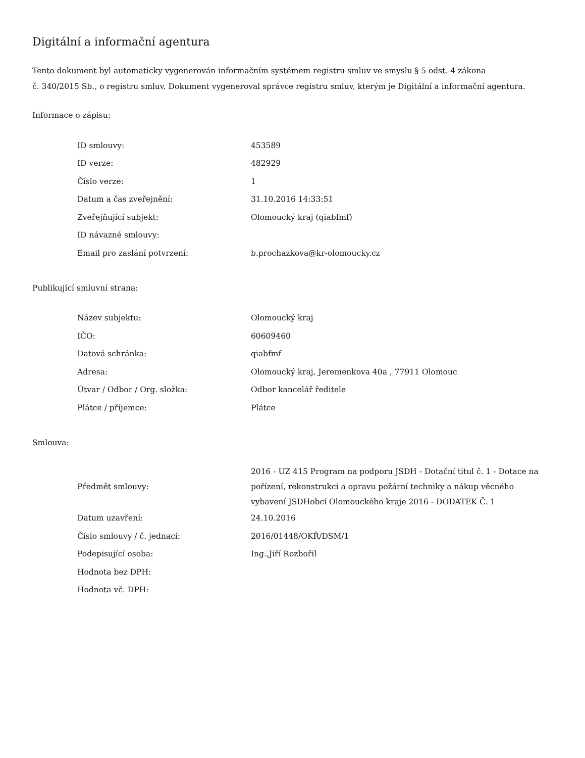Digitální a informační agentura
Tento dokument byl automaticky vygenerován informačním systémem registru smluv ve smyslu § 5 odst. 4 zákona
č. 340/2015 Sb., o registru smluv. Dokument vygeneroval správce registru smluv, kterým je Digitální a informační agentura.
Informace o zápisu:
| ID smlouvy: | 453589 |
| ID verze: | 482929 |
| Číslo verze: | 1 |
| Datum a čas zveřejnění: | 31.10.2016 14:33:51 |
| Zveřejňující subjekt: | Olomoucký kraj (qiabfmf) |
| ID návazné smlouvy: | |
| Email pro zaslání potvrzení: | b.prochazkova@kr-olomoucky.cz |
Publikující smluvní strana:
| Název subjektu: | Olomoucký kraj |
| IČO: | 60609460 |
| Datová schránka: | qiabfmf |
| Adresa: | Olomoucký kraj, Jeremenkova 40a , 77911 Olomouc |
| Útvar / Odbor / Org. složka: | Odbor kancelář ředitele |
| Plátce / příjemce: | Plátce |
Smlouva:
| Předmět smlouvy: | 2016 - UZ 415 Program na podporu JSDH - Dotační titul č. 1 - Dotace na pořízení, rekonstrukci a opravu požární techniky a nákup věcného vybavení JSDHobcí Olomouckého kraje 2016 - DODATEK Č. 1 |
| Datum uzavření: | 24.10.2016 |
| Číslo smlouvy / č. jednací: | 2016/01448/OKŘ/DSM/1 |
| Podepisující osoba: | Ing.,Jiří Rozbořil |
| Hodnota bez DPH: | |
| Hodnota vč. DPH: | |